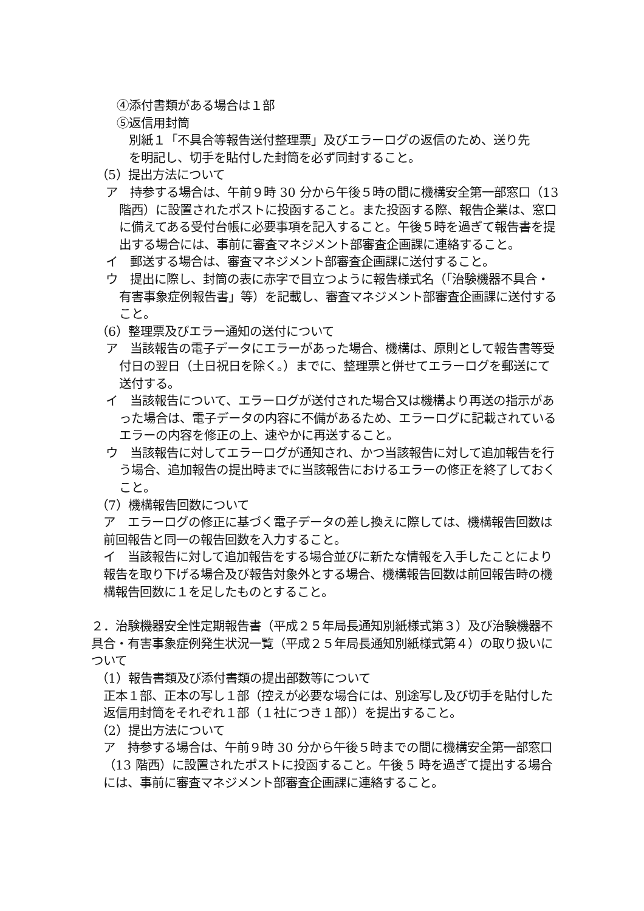④添付書類がある場合は１部
⑤返信用封筒
別紙１「不具合等報告送付整理票」及びエラーログの返信のため、送り先
を明記し、切手を貼付した封筒を必ず同封すること。
（5）提出方法について
ア　持参する場合は、午前９時 30 分から午後５時の間に機構安全第一部窓口（13 階西）に設置されたポストに投函すること。また投函する際、報告企業は、窓口に備えてある受付台帳に必要事項を記入すること。午後５時を過ぎて報告書を提出する場合には、事前に審査マネジメント部審査企画課に連絡すること。
イ　郵送する場合は、審査マネジメント部審査企画課に送付すること。
ウ　提出に際し、封筒の表に赤字で目立つように報告様式名（「治験機器不具合・有害事象症例報告書」等）を記載し、審査マネジメント部審査企画課に送付すること。
（6）整理票及びエラー通知の送付について
ア　当該報告の電子データにエラーがあった場合、機構は、原則として報告書等受付日の翌日（土日祝日を除く。）までに、整理票と併せてエラーログを郵送にて送付する。
イ　当該報告について、エラーログが送付された場合又は機構より再送の指示があった場合は、電子データの内容に不備があるため、エラーログに記載されているエラーの内容を修正の上、速やかに再送すること。
ウ　当該報告に対してエラーログが通知され、かつ当該報告に対して追加報告を行う場合、追加報告の提出時までに当該報告におけるエラーの修正を終了しておくこと。
（7）機構報告回数について
ア　エラーログの修正に基づく電子データの差し換えに際しては、機構報告回数は前回報告と同一の報告回数を入力すること。
イ　当該報告に対して追加報告をする場合並びに新たな情報を入手したことにより報告を取り下げる場合及び報告対象外とする場合、機構報告回数は前回報告時の機構報告回数に１を足したものとすること。
２．治験機器安全性定期報告書（平成２５年局長通知別紙様式第３）及び治験機器不具合・有害事象症例発生状況一覧（平成２５年局長通知別紙様式第４）の取り扱いについて
（1）報告書類及び添付書類の提出部数等について
正本１部、正本の写し１部（控えが必要な場合には、別途写し及び切手を貼付した返信用封筒をそれぞれ１部（１社につき１部））を提出すること。
（2）提出方法について
ア　持参する場合は、午前９時 30 分から午後５時までの間に機構安全第一部窓口（13 階西）に設置されたポストに投函すること。午後 5 時を過ぎて提出する場合には、事前に審査マネジメント部審査企画課に連絡すること。